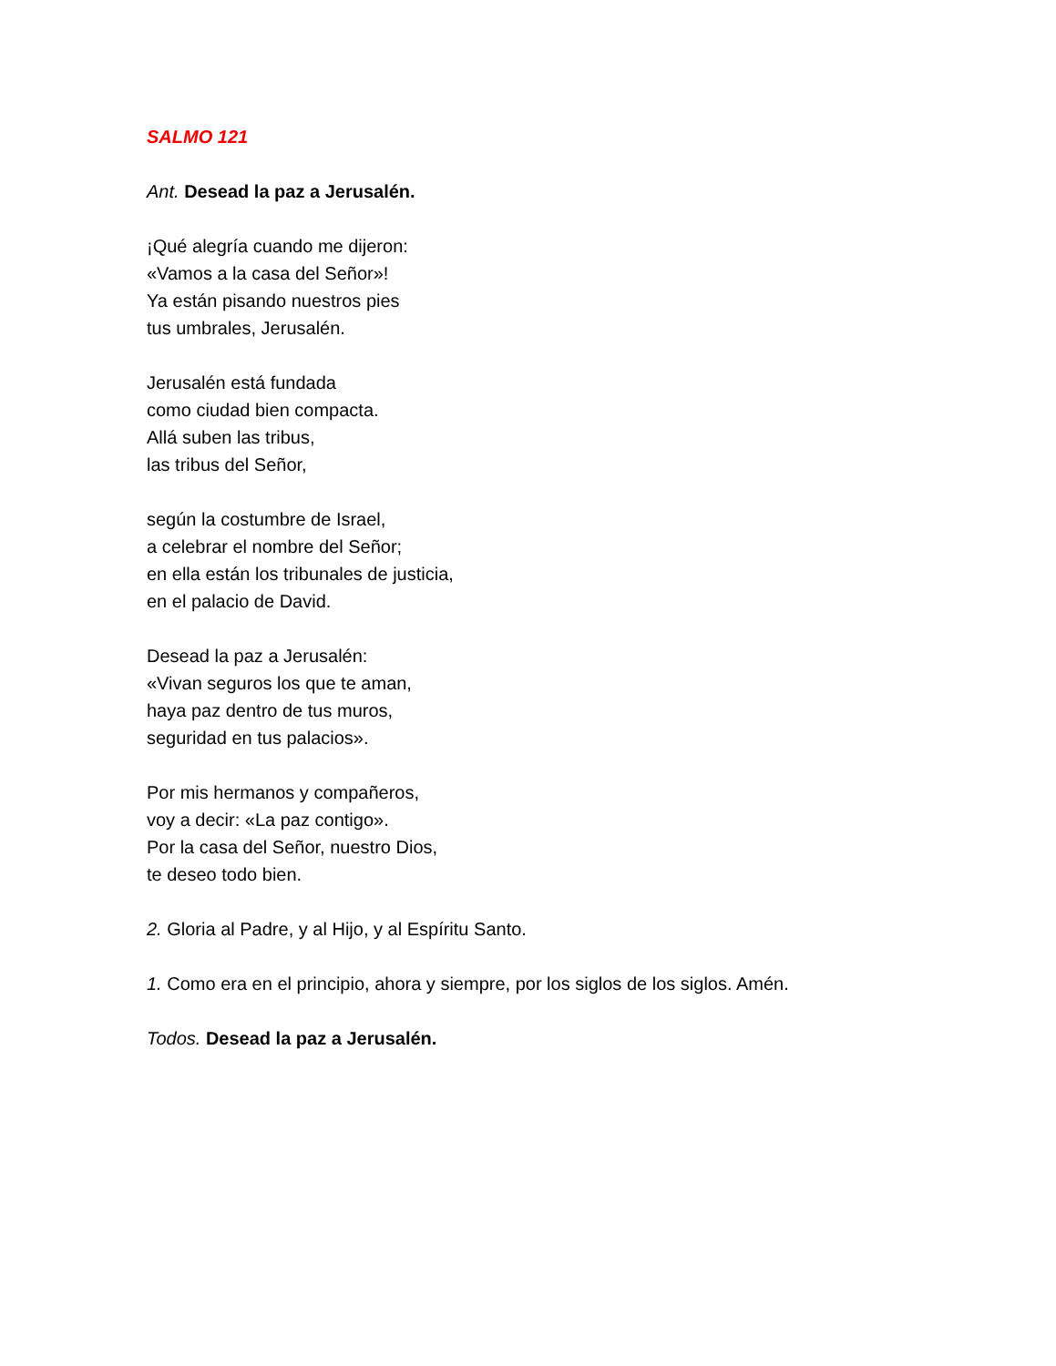SALMO 121
Ant. Desead la paz a Jerusalén.
¡Qué alegría cuando me dijeron:
«Vamos a la casa del Señor»!
Ya están pisando nuestros pies
tus umbrales, Jerusalén.
Jerusalén está fundada
como ciudad bien compacta.
Allá suben las tribus,
las tribus del Señor,
según la costumbre de Israel,
a celebrar el nombre del Señor;
en ella están los tribunales de justicia,
en el palacio de David.
Desead la paz a Jerusalén:
«Vivan seguros los que te aman,
haya paz dentro de tus muros,
seguridad en tus palacios».
Por mis hermanos y compañeros,
voy a decir: «La paz contigo».
Por la casa del Señor, nuestro Dios,
te deseo todo bien.
2. Gloria al Padre, y al Hijo, y al Espíritu Santo.
1. Como era en el principio, ahora y siempre, por los siglos de los siglos. Amén.
Todos. Desead la paz a Jerusalén.